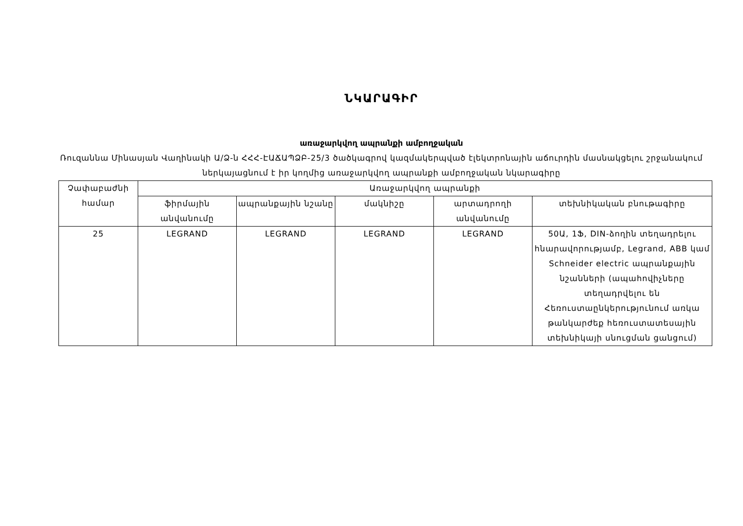ՆԿԱՐԱԳԻՐ
առաջարկվող ապրանքի ամբողջական
Ռուզաննա Մինասյան Վաղինակի Ա/Ձ-ն ՀՀՀ-ԷԱՃԱՊՁԲ-25/3 ծածկագրով կազմակերպված էլեկտրոնային աճուրդին մասնակցելու շրջանակում ներկայացնում է իր կողմից առաջարկվող ապրանքի ամբողջական նկարագիրը
| Չափաբաժնի համար | Առաջարկվող ապրանքի | | | | |
| --- | --- | --- | --- | --- | --- |
| | ֆիրմային անվանումը | ապրանքային նշանը | մակնիշը | արտադրողի անվանումը | տեխնիկական բնութագիրը |
| 25 | LEGRAND | LEGRAND | LEGRAND | LEGRAND | 50Ա, 1Ֆ, DIN-ձողին տեղադրելու հնարավորությամբ, Legrand, ABB կամ Schneider electric ապրանքային նշանների (ապահովիչները տեղադրվելու են Հեռուստաընկերությունում առկա թանկարժեք հեռուստատեսային տեխնիկայի սնուցման ցանցում) |